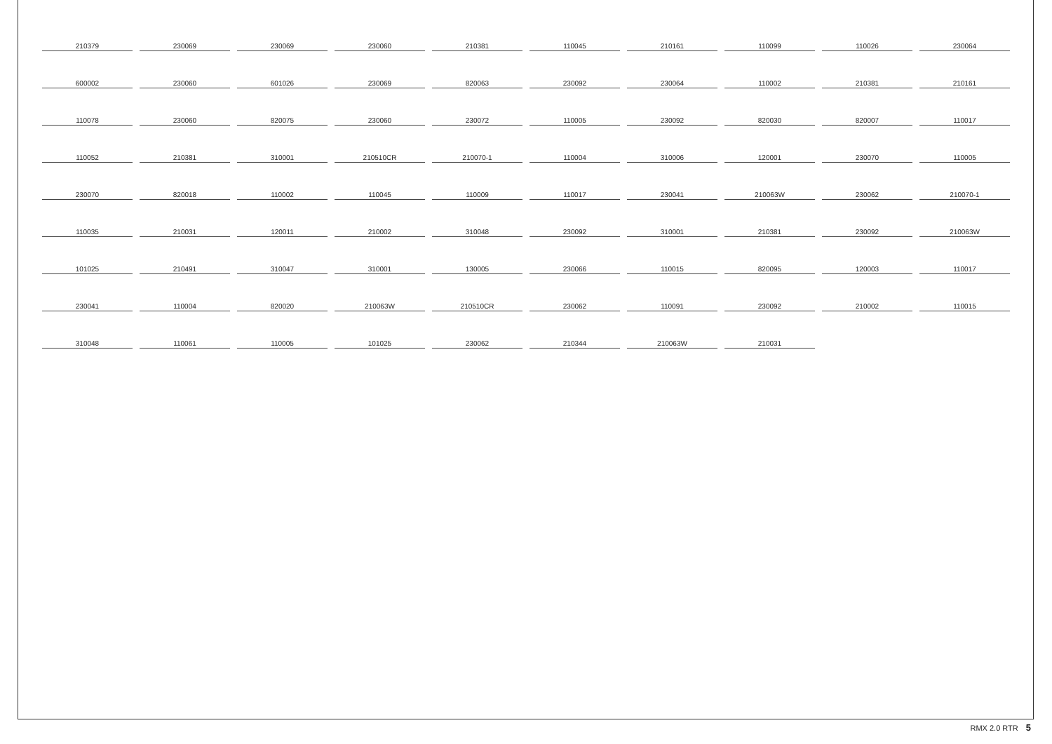210379 230069 230069 230060 210381 110045 210161 110099 110026 230064 600002 230060 601026 230069 820063 230092 230064 110002 210381 210161 110078 230060 820075 230060 230072 110005 230092 820030 820007 110017 110052 210381 310001 210510CR 210070-1 110004 310006 120001 230070 110005 230070 820018 110002 110045 110009 110017 230041 210063W 230062 210070-1 110035 210031 120011 210002 310048 230092 310001 210381 230092 210063W 101025 210491 310047 310001 130005 230066 110015 820095 120003 110017 230041 110004 820020 210063W 210510CR 230062 110091 230092 210002 110015 310048 110061 110005 101025 230062 210344 210063W 210031
RMX 2.0 RTR 5